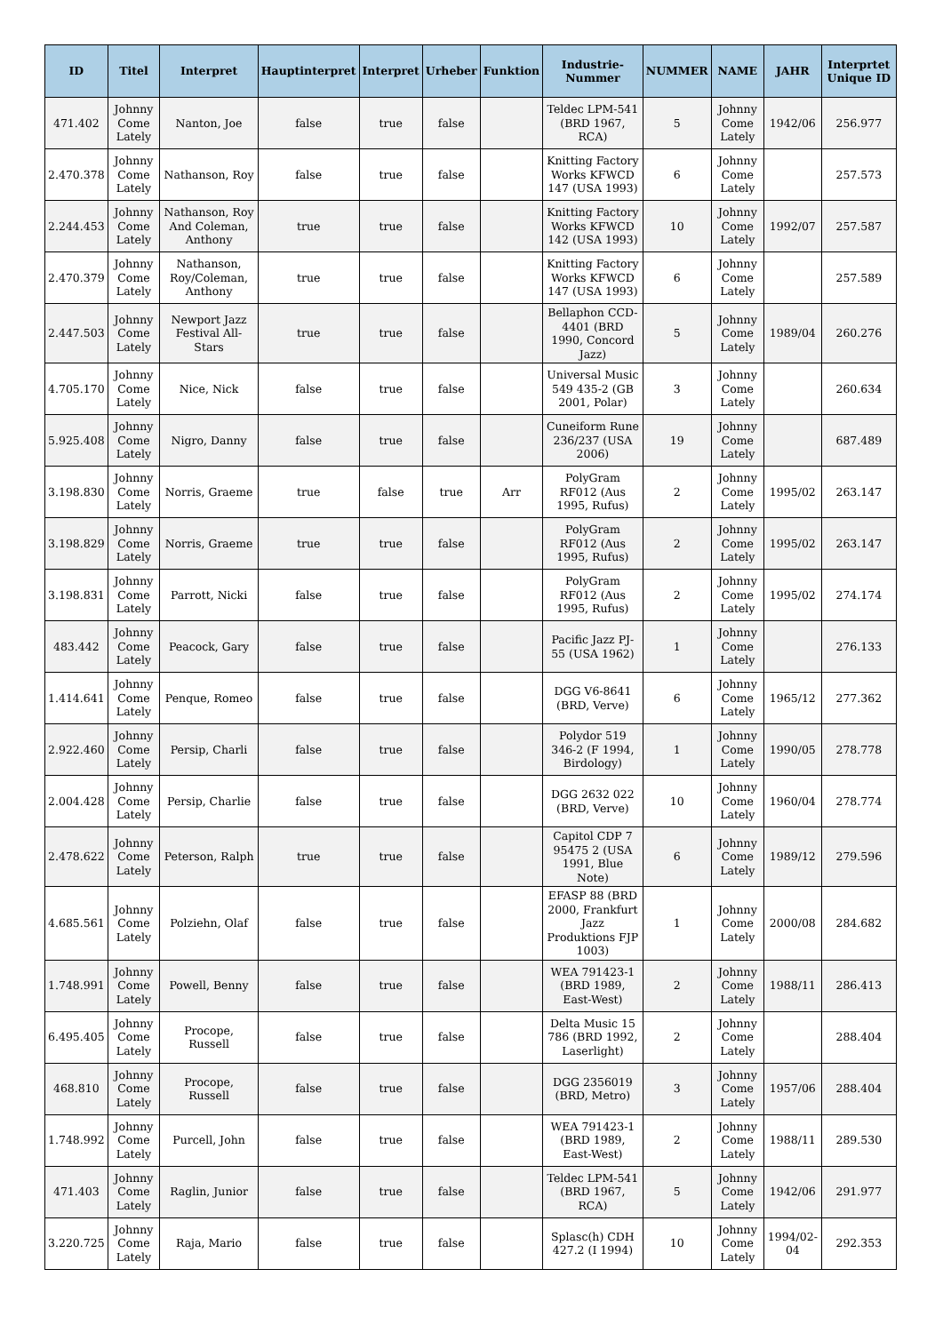| ID | Titel | Interpret | Hauptinterpret | Interpret | Urheber | Funktion | Industrie-Nummer | NUMMER | NAME | JAHR | Interprtet Unique ID |
| --- | --- | --- | --- | --- | --- | --- | --- | --- | --- | --- | --- |
| 471.402 | Johnny Come Lately | Nanton, Joe | false | true | false | | Teldec LPM-541 (BRD 1967, RCA) | 5 | Johnny Come Lately | 1942/06 | 256.977 |
| 2.470.378 | Johnny Come Lately | Nathanson, Roy | false | true | false | | Knitting Factory Works KFWCD 147 (USA 1993) | 6 | Johnny Come Lately | | 257.573 |
| 2.244.453 | Johnny Come Lately | Nathanson, Roy And Coleman, Anthony | true | true | false | | Knitting Factory Works KFWCD 142 (USA 1993) | 10 | Johnny Come Lately | 1992/07 | 257.587 |
| 2.470.379 | Johnny Come Lately | Nathanson, Roy/Coleman, Anthony | true | true | false | | Knitting Factory Works KFWCD 147 (USA 1993) | 6 | Johnny Come Lately | | 257.589 |
| 2.447.503 | Johnny Come Lately | Newport Jazz Festival All-Stars | true | true | false | | Bellaphon CCD-4401 (BRD 1990, Concord Jazz) | 5 | Johnny Come Lately | 1989/04 | 260.276 |
| 4.705.170 | Johnny Come Lately | Nice, Nick | false | true | false | | Universal Music 549 435-2 (GB 2001, Polar) | 3 | Johnny Come Lately | | 260.634 |
| 5.925.408 | Johnny Come Lately | Nigro, Danny | false | true | false | | Cuneiform Rune 236/237 (USA 2006) | 19 | Johnny Come Lately | | 687.489 |
| 3.198.830 | Johnny Come Lately | Norris, Graeme | true | false | true | Arr | PolyGram RF012 (Aus 1995, Rufus) | 2 | Johnny Come Lately | 1995/02 | 263.147 |
| 3.198.829 | Johnny Come Lately | Norris, Graeme | true | true | false | | PolyGram RF012 (Aus 1995, Rufus) | 2 | Johnny Come Lately | 1995/02 | 263.147 |
| 3.198.831 | Johnny Come Lately | Parrott, Nicki | false | true | false | | PolyGram RF012 (Aus 1995, Rufus) | 2 | Johnny Come Lately | 1995/02 | 274.174 |
| 483.442 | Johnny Come Lately | Peacock, Gary | false | true | false | | Pacific Jazz PJ-55 (USA 1962) | 1 | Johnny Come Lately | | 276.133 |
| 1.414.641 | Johnny Come Lately | Penque, Romeo | false | true | false | | DGG V6-8641 (BRD, Verve) | 6 | Johnny Come Lately | 1965/12 | 277.362 |
| 2.922.460 | Johnny Come Lately | Persip, Charli | false | true | false | | Polydor 519 346-2 (F 1994, Birdology) | 1 | Johnny Come Lately | 1990/05 | 278.778 |
| 2.004.428 | Johnny Come Lately | Persip, Charlie | false | true | false | | DGG 2632 022 (BRD, Verve) | 10 | Johnny Come Lately | 1960/04 | 278.774 |
| 2.478.622 | Johnny Come Lately | Peterson, Ralph | true | true | false | | Capitol CDP 7 95475 2 (USA 1991, Blue Note) | 6 | Johnny Come Lately | 1989/12 | 279.596 |
| 4.685.561 | Johnny Come Lately | Polziehn, Olaf | false | true | false | | EFASP 88 (BRD 2000, Frankfurt Jazz Produktions FJP 1003) | 1 | Johnny Come Lately | 2000/08 | 284.682 |
| 1.748.991 | Johnny Come Lately | Powell, Benny | false | true | false | | WEA 791423-1 (BRD 1989, East-West) | 2 | Johnny Come Lately | 1988/11 | 286.413 |
| 6.495.405 | Johnny Come Lately | Procope, Russell | false | true | false | | Delta Music 15 786 (BRD 1992, Laserlight) | 2 | Johnny Come Lately | | 288.404 |
| 468.810 | Johnny Come Lately | Procope, Russell | false | true | false | | DGG 2356019 (BRD, Metro) | 3 | Johnny Come Lately | 1957/06 | 288.404 |
| 1.748.992 | Johnny Come Lately | Purcell, John | false | true | false | | WEA 791423-1 (BRD 1989, East-West) | 2 | Johnny Come Lately | 1988/11 | 289.530 |
| 471.403 | Johnny Come Lately | Raglin, Junior | false | true | false | | Teldec LPM-541 (BRD 1967, RCA) | 5 | Johnny Come Lately | 1942/06 | 291.977 |
| 3.220.725 | Johnny Come Lately | Raja, Mario | false | true | false | | Splasc(h) CDH 427.2 (I 1994) | 10 | Johnny Come Lately | 1994/02-04 | 292.353 |